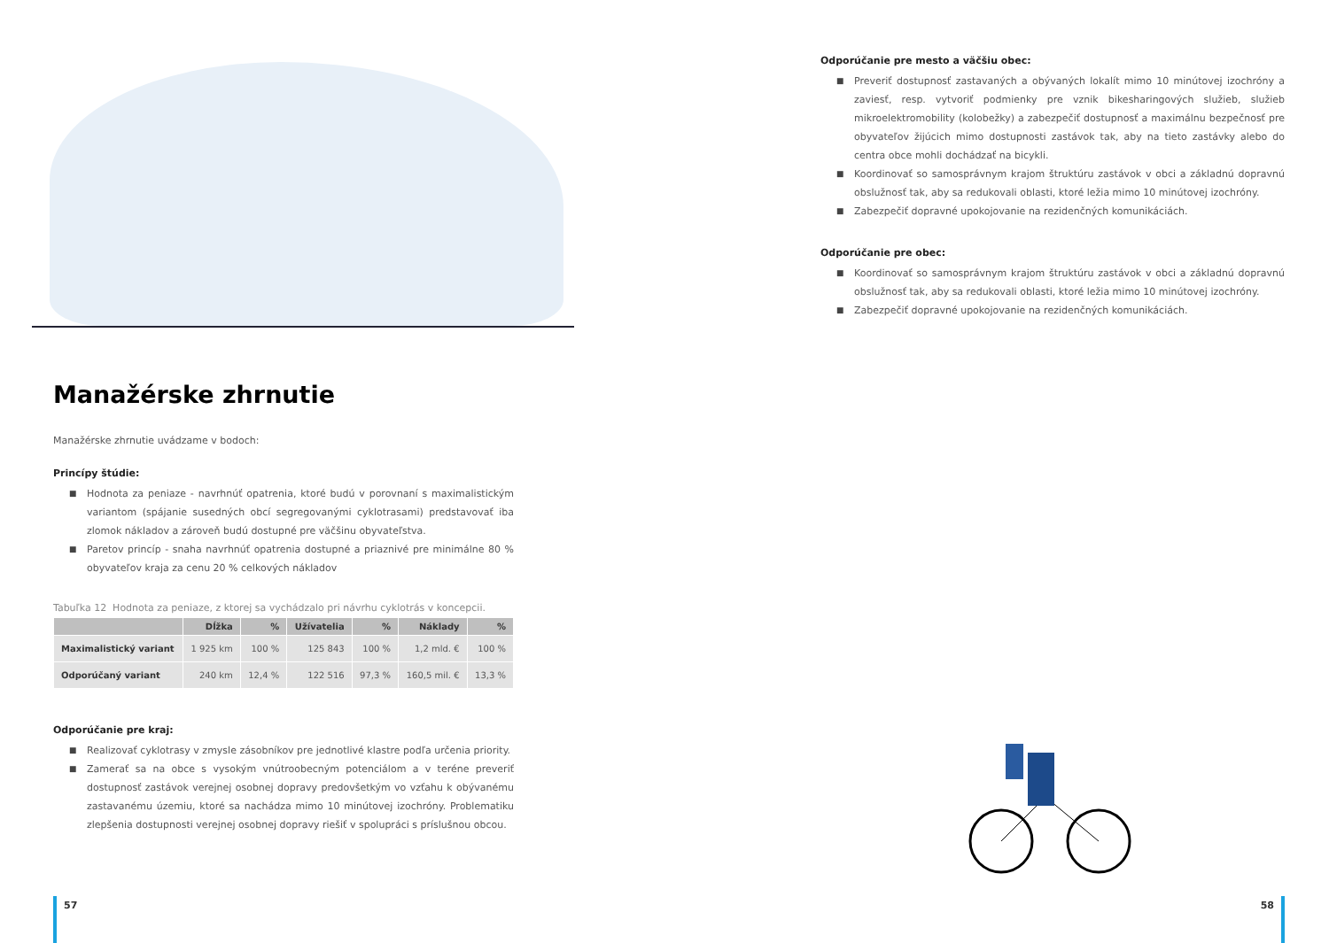Manažérske zhrnutie
Manažérske zhrnutie uvádzame v bodoch:
Princípy štúdie:
■ Hodnota za peniaze - navrhnúť opatrenia, ktoré budú v porovnaní s maximalistickým variantom (spájanie susedných obcí segregovanými cyklotrasami) predstavovať iba zlomok nákladov a zároveň budú dostupné pre väčšinu obyvateľstva.
■ Paretov princíp - snaha navrhnúť opatrenia dostupné a priaznivé pre minimálne 80 % obyvateľov kraja za cenu 20 % celkových nákladov
Tabuľka 12 Hodnota za peniaze, z ktorej sa vychádzalo pri návrhu cyklotrás v koncepcii.
| | Dĺžka | % | Užívatelia | % | Náklady | % |
| --- | --- | --- | --- | --- | --- | --- |
| Maximalistický variant | 1 925 km | 100 % | 125 843 | 100 % | 1,2 mld. € | 100 % |
| Odporúčaný variant | 240 km | 12,4 % | 122 516 | 97,3 % | 160,5 mil. € | 13,3 % |
Odporúčanie pre kraj:
■ Realizovať cyklotrasy v zmysle zásobníkov pre jednotlivé klastre podľa určenia priority.
■ Zamerať sa na obce s vysokým vnútroobecným potenciálom a v teréne preveriť dostupnosť zastávok verejnej osobnej dopravy predovšetkým vo vzťahu k obývanému zastavanému územiu, ktoré sa nachádza mimo 10 minútovej izochróny. Problematiku zlepšenia dostupnosti verejnej osobnej dopravy riešiť v spolupráci s príslušnou obcou.
57
Odporúčanie pre mesto a väčšiu obec:
■ Preveriť dostupnosť zastavaných a obývaných lokalít mimo 10 minútovej izochróny a zaviesť, resp. vytvoriť podmienky pre vznik bikesharingových služieb, služieb mikroelektromobility (kolobežky) a zabezpečiť dostupnosť a maximálnu bezpečnosť pre obyvateľov žijúcich mimo dostupnosti zastávok tak, aby na tieto zastávky alebo do centra obce mohli dochádzať na bicykli.
■ Koordinovať so samosprávnym krajom štruktúru zastávok v obci a základnú dopravnú obslužnosť tak, aby sa redukovali oblasti, ktoré ležia mimo 10 minútovej izochróny.
■ Zabezpečiť dopravné upokojovanie na rezidenčných komunikáciách.
Odporúčanie pre obec:
■ Koordinovať so samosprávnym krajom štruktúru zastávok v obci a základnú dopravnú obslužnosť tak, aby sa redukovali oblasti, ktoré ležia mimo 10 minútovej izochróny.
■ Zabezpečiť dopravné upokojovanie na rezidenčných komunikáciách.
58